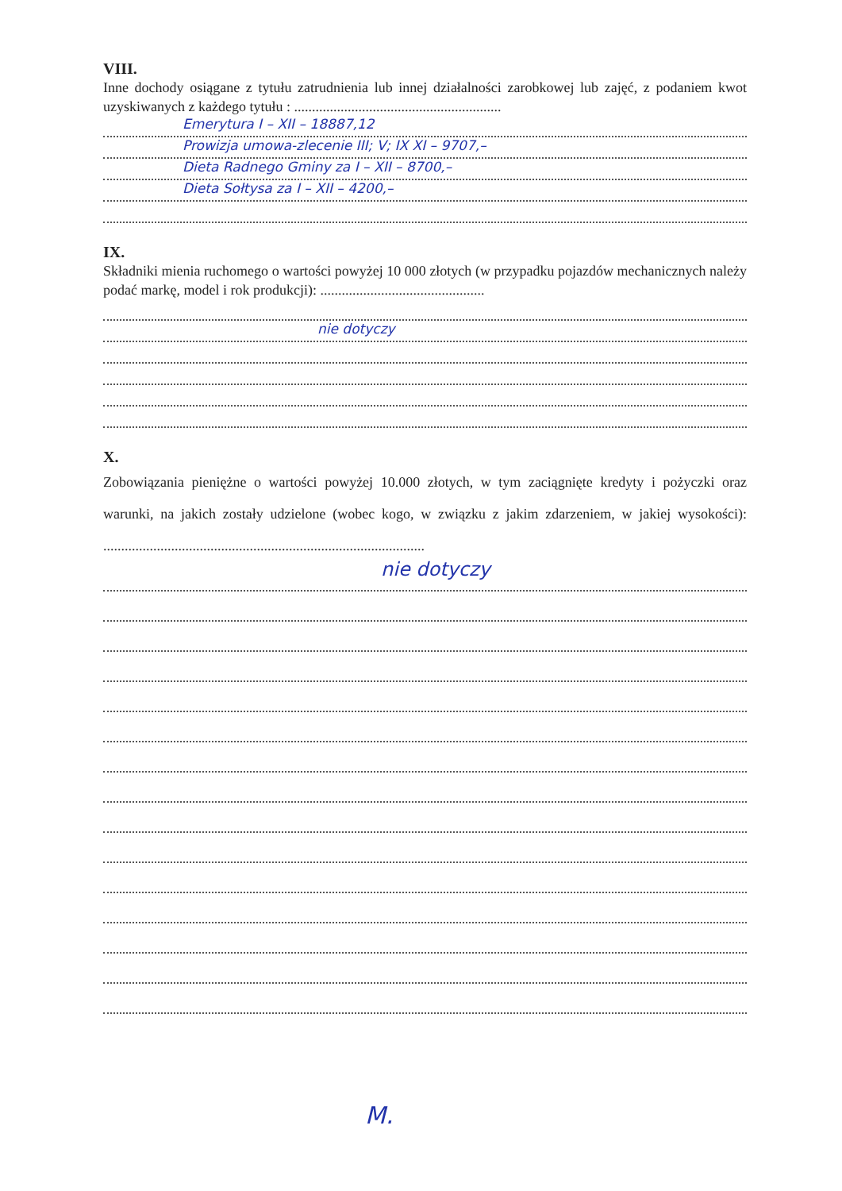VIII.
Inne dochody osiągane z tytułu zatrudnienia lub innej działalności zarobkowej lub zajęć, z podaniem kwot uzyskiwanych z każdego tytułu : ..........................................................
Emerytura I – XII – 18887,12
Prowizja umowa-zlecenie III; V; IX XI – 9707,–
Dieta Radnego Gminy za I – XII – 8700,–
Dieta Sołtysa za I – XII – 4200,–
IX.
Składniki mienia ruchomego o wartości powyżej 10 000 złotych (w przypadku pojazdów mechanicznych należy podać markę, model i rok produkcji): ..............................................
nie dotyczy
X.
Zobowiązania pieniężne o wartości powyżej 10.000 złotych, w tym zaciągnięte kredyty i pożyczki oraz warunki, na jakich zostały udzielone (wobec kogo, w związku z jakim zdarzeniem, w jakiej wysokości): ..........................................................................................
nie dotyczy
M.